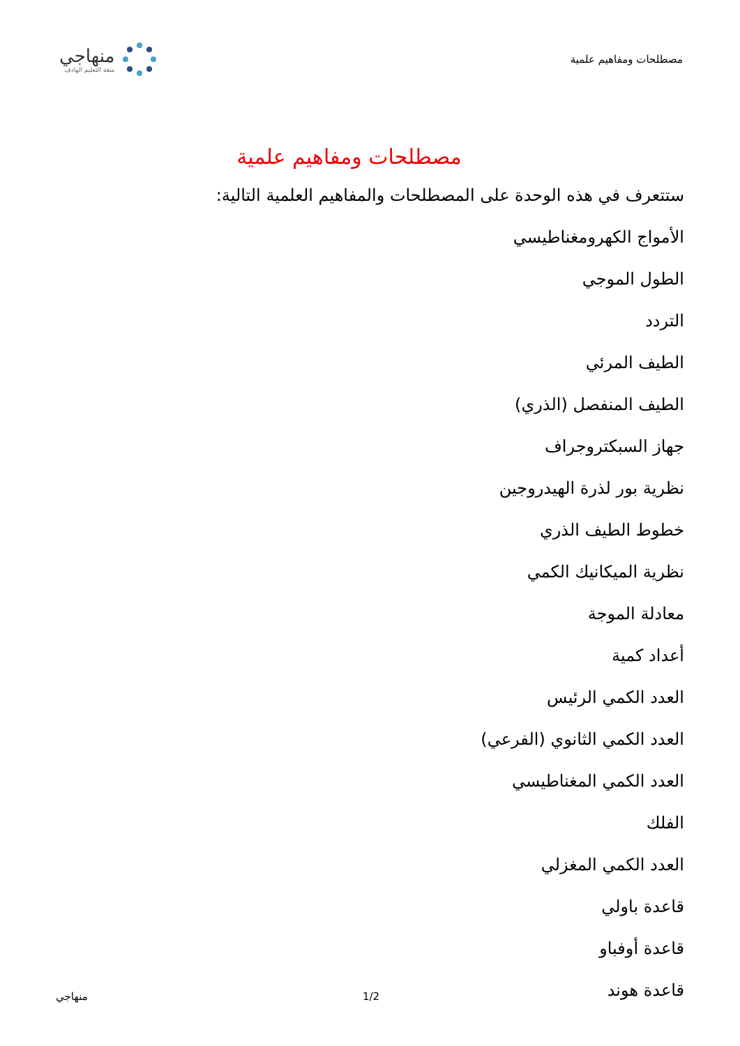مصطلحات ومفاهيم علمية
منهاجي
متعة التعليم الهادف
مصطلحات ومفاهيم علمية
ستتعرف في هذه الوحدة على المصطلحات والمفاهيم العلمية التالية:
الأمواج الكهرومغناطيسي
الطول الموجي
التردد
الطيف المرئي
الطيف المنفصل (الذري)
جهاز السبكتروجراف
نظرية بور لذرة الهيدروجين
خطوط الطيف الذري
نظرية الميكانيك الكمي
معادلة الموجة
أعداد كمية
العدد الكمي الرئيس
العدد الكمي الثانوي (الفرعي)
العدد الكمي المغناطيسي
الفلك
العدد الكمي المغزلي
قاعدة باولي
قاعدة أوفباو
قاعدة هوند
منهاجي 1/2